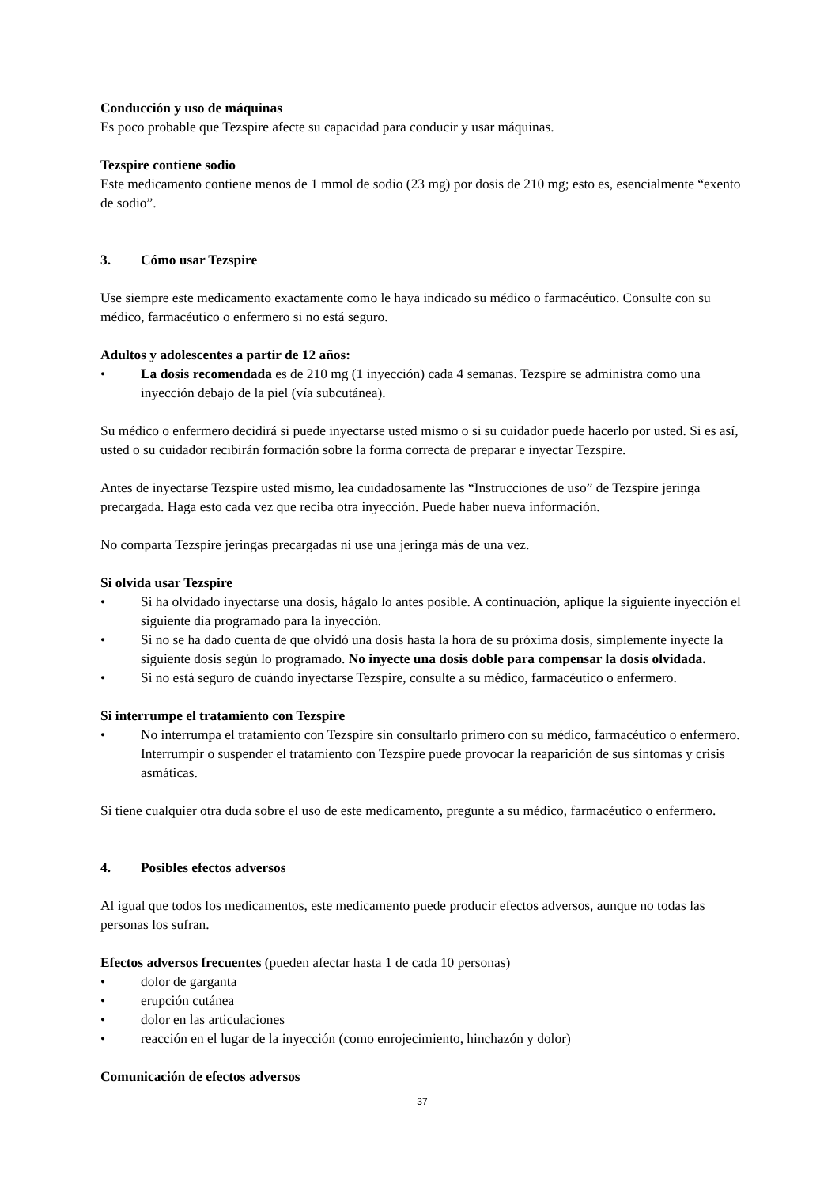Conducción y uso de máquinas
Es poco probable que Tezspire afecte su capacidad para conducir y usar máquinas.
Tezspire contiene sodio
Este medicamento contiene menos de 1 mmol de sodio (23 mg) por dosis de 210 mg; esto es, esencialmente “exento de sodio”.
3. Cómo usar Tezspire
Use siempre este medicamento exactamente como le haya indicado su médico o farmacéutico. Consulte con su médico, farmacéutico o enfermero si no está seguro.
Adultos y adolescentes a partir de 12 años:
• La dosis recomendada es de 210 mg (1 inyección) cada 4 semanas. Tezspire se administra como una inyección debajo de la piel (vía subcutánea).
Su médico o enfermero decidirá si puede inyectarse usted mismo o si su cuidador puede hacerlo por usted. Si es así, usted o su cuidador recibirán formación sobre la forma correcta de preparar e inyectar Tezspire.
Antes de inyectarse Tezspire usted mismo, lea cuidadosamente las “Instrucciones de uso” de Tezspire jeringa precargada. Haga esto cada vez que reciba otra inyección. Puede haber nueva información.
No comparta Tezspire jeringas precargadas ni use una jeringa más de una vez.
Si olvida usar Tezspire
• Si ha olvidado inyectarse una dosis, hágalo lo antes posible. A continuación, aplique la siguiente inyección el siguiente día programado para la inyección.
• Si no se ha dado cuenta de que olvidó una dosis hasta la hora de su próxima dosis, simplemente inyecte la siguiente dosis según lo programado. No inyecte una dosis doble para compensar la dosis olvidada.
• Si no está seguro de cuándo inyectarse Tezspire, consulte a su médico, farmacéutico o enfermero.
Si interrumpe el tratamiento con Tezspire
• No interrumpa el tratamiento con Tezspire sin consultarlo primero con su médico, farmacéutico o enfermero. Interrumpir o suspender el tratamiento con Tezspire puede provocar la reaparición de sus síntomas y crisis asmáticas.
Si tiene cualquier otra duda sobre el uso de este medicamento, pregunte a su médico, farmacéutico o enfermero.
4. Posibles efectos adversos
Al igual que todos los medicamentos, este medicamento puede producir efectos adversos, aunque no todas las personas los sufran.
Efectos adversos frecuentes (pueden afectar hasta 1 de cada 10 personas)
• dolor de garganta
• erupción cutánea
• dolor en las articulaciones
• reacción en el lugar de la inyección (como enrojecimiento, hinchazón y dolor)
Comunicación de efectos adversos
37